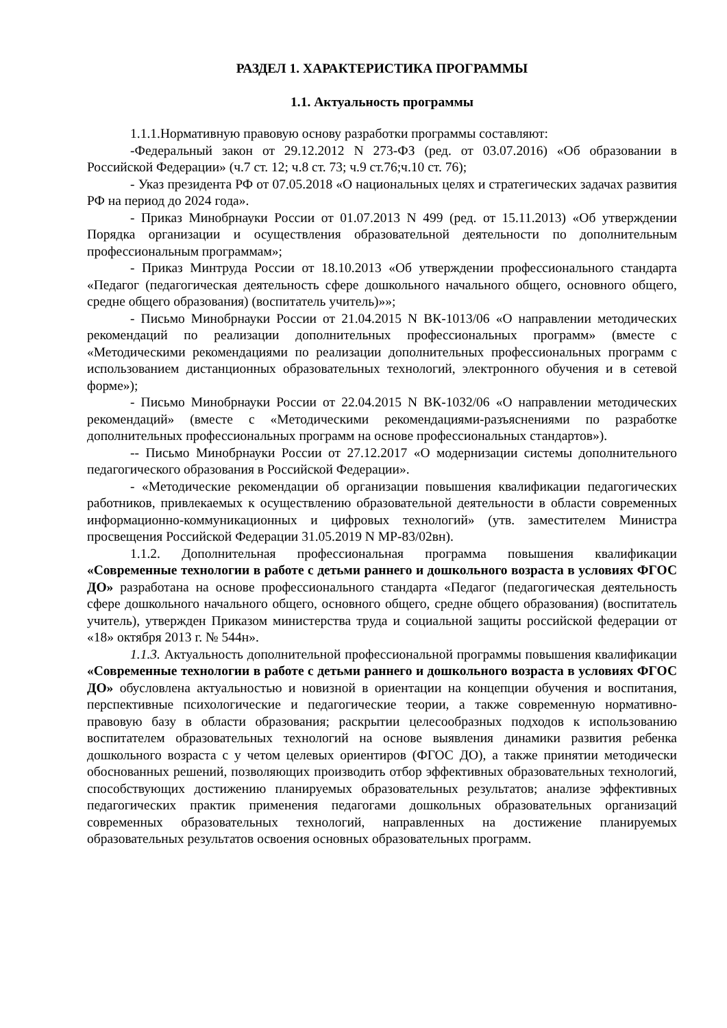РАЗДЕЛ 1. ХАРАКТЕРИСТИКА ПРОГРАММЫ
1.1. Актуальность программы
1.1.1.Нормативную правовую основу разработки программы составляют:
-Федеральный закон от 29.12.2012 N 273-ФЗ (ред. от 03.07.2016) «Об образовании в Российской Федерации» (ч.7 ст. 12; ч.8 ст. 73; ч.9 ст.76;ч.10 ст. 76);
- Указ президента РФ от 07.05.2018 «О национальных целях и стратегических задачах развития РФ на период до 2024 года».
- Приказ Минобрнауки России от 01.07.2013 N 499 (ред. от 15.11.2013) «Об утверждении Порядка организации и осуществления образовательной деятельности по дополнительным профессиональным программам»;
- Приказ Минтруда России от 18.10.2013 «Об утверждении профессионального стандарта «Педагог (педагогическая деятельность сфере дошкольного начального общего, основного общего, средне общего образования) (воспитатель учитель)»»;
- Письмо Минобрнауки России от 21.04.2015 N ВК-1013/06 «О направлении методических рекомендаций по реализации дополнительных профессиональных программ» (вместе с «Методическими рекомендациями по реализации дополнительных профессиональных программ с использованием дистанционных образовательных технологий, электронного обучения и в сетевой форме»);
- Письмо Минобрнауки России от 22.04.2015 N ВК-1032/06 «О направлении методических рекомендаций» (вместе с «Методическими рекомендациями-разъяснениями по разработке дополнительных профессиональных программ на основе профессиональных стандартов»).
-- Письмо Минобрнауки России от 27.12.2017 «О модернизации системы дополнительного педагогического образования в Российской Федерации».
- «Методические рекомендации об организации повышения квалификации педагогических работников, привлекаемых к осуществлению образовательной деятельности в области современных информационно-коммуникационных и цифровых технологий» (утв. заместителем Министра просвещения Российской Федерации 31.05.2019 N МР-83/02вн).
1.1.2. Дополнительная профессиональная программа повышения квалификации «Современные технологии в работе с детьми раннего и дошкольного возраста в условиях ФГОС ДО» разработана на основе профессионального стандарта «Педагог (педагогическая деятельность сфере дошкольного начального общего, основного общего, средне общего образования) (воспитатель учитель), утвержден Приказом министерства труда и социальной защиты российской федерации от «18» октября 2013 г. № 544н».
1.1.3. Актуальность дополнительной профессиональной программы повышения квалификации «Современные технологии в работе с детьми раннего и дошкольного возраста в условиях ФГОС ДО» обусловлена актуальностью и новизной в ориентации на концепции обучения и воспитания, перспективные психологические и педагогические теории, а также современную нормативно-правовую базу в области образования; раскрытии целесообразных подходов к использованию воспитателем образовательных технологий на основе выявления динамики развития ребенка дошкольного возраста с у четом целевых ориентиров (ФГОС ДО), а также принятии методически обоснованных решений, позволяющих производить отбор эффективных образовательных технологий, способствующих достижению планируемых образовательных результатов; анализе эффективных педагогических практик применения педагогами дошкольных образовательных организаций современных образовательных технологий, направленных на достижение планируемых образовательных результатов освоения основных образовательных программ.